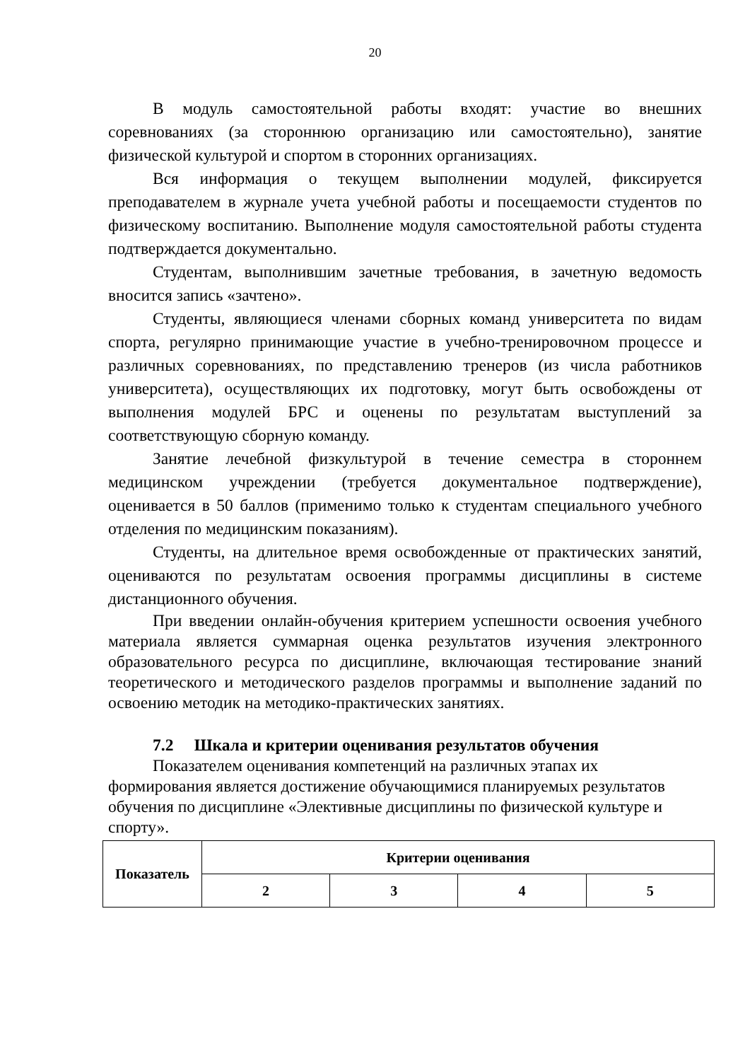20
В модуль самостоятельной работы входят: участие во внешних соревнованиях (за стороннюю организацию или самостоятельно), занятие физической культурой и спортом в сторонних организациях.
Вся информация о текущем выполнении модулей, фиксируется преподавателем в журнале учета учебной работы и посещаемости студентов по физическому воспитанию. Выполнение модуля самостоятельной работы студента подтверждается документально.
Студентам, выполнившим зачетные требования, в зачетную ведомость вносится запись «зачтено».
Студенты, являющиеся членами сборных команд университета по видам спорта, регулярно принимающие участие в учебно-тренировочном процессе и различных соревнованиях, по представлению тренеров (из числа работников университета), осуществляющих их подготовку, могут быть освобождены от выполнения модулей БРС и оценены по результатам выступлений за соответствующую сборную команду.
Занятие лечебной физкультурой в течение семестра в стороннем медицинском учреждении (требуется документальное подтверждение), оценивается в 50 баллов (применимо только к студентам специального учебного отделения по медицинским показаниям).
Студенты, на длительное время освобожденные от практических занятий, оцениваются по результатам освоения программы дисциплины в системе дистанционного обучения.
При введении онлайн-обучения критерием успешности освоения учебного материала является суммарная оценка результатов изучения электронного образовательного ресурса по дисциплине, включающая тестирование знаний теоретического и методического разделов программы и выполнение заданий по освоению методик на методико-практических занятиях.
7.2 Шкала и критерии оценивания результатов обучения
Показателем оценивания компетенций на различных этапах их формирования является достижение обучающимися планируемых результатов обучения по дисциплине «Элективные дисциплины по физической культуре и спорту».
| Показатель | Критерии оценивания | | | |
| | 2 | 3 | 4 | 5 |